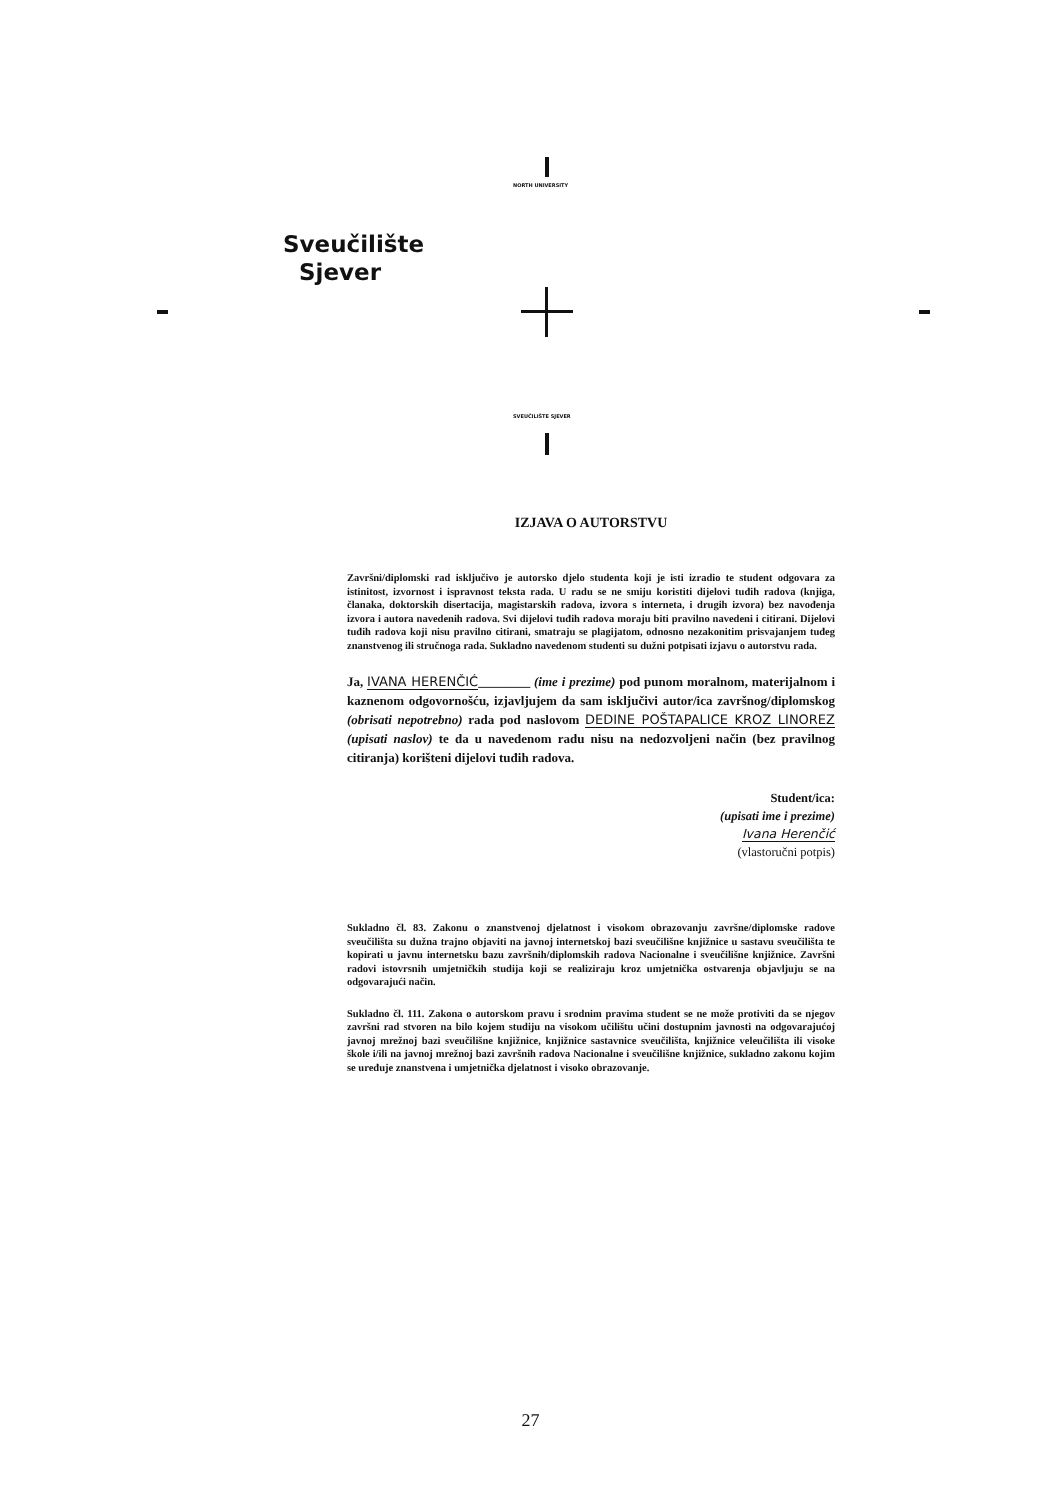NORTH UNIVERSITY
Sveučilište
Sjever
SVEUČILIŠTE SJEVER
IZJAVA O AUTORSTVU
Završni/diplomski rad isključivo je autorsko djelo studenta koji je isti izradio te student odgovara za istinitost, izvornost i ispravnost teksta rada. U radu se ne smiju koristiti dijelovi tuđih radova (knjiga, članaka, doktorskih disertacija, magistarskih radova, izvora s interneta, i drugih izvora) bez navođenja izvora i autora navedenih radova. Svi dijelovi tuđih radova moraju biti pravilno navedeni i citirani. Dijelovi tuđih radova koji nisu pravilno citirani, smatraju se plagijatom, odnosno nezakonitim prisvajanjem tuđeg znanstvenog ili stručnoga rada. Sukladno navedenom studenti su dužni potpisati izjavu o autorstvu rada.
Ja, IVANA HERENČIĆ________ (ime i prezime) pod punom moralnom, materijalnom i kaznenom odgovornošću, izjavljujem da sam isključivi autor/ica završnog/diplomskog (obrisati nepotrebno) rada pod naslovom DEDINE POŠTAPALICE KROZ LINOREZ (upisati naslov) te da u navedenom radu nisu na nedozvoljeni način (bez pravilnog citiranja) korišteni dijelovi tuđih radova.
Student/ica:
(upisati ime i prezime)
Ivana Herenčić
(vlastoručni potpis)
Sukladno čl. 83. Zakonu o znanstvenoj djelatnost i visokom obrazovanju završne/diplomske radove sveučilišta su dužna trajno objaviti na javnoj internetskoj bazi sveučilišne knjižnice u sastavu sveučilišta te kopirati u javnu internetsku bazu završnih/diplomskih radova Nacionalne i sveučilišne knjižnice. Završni radovi istovrsnih umjetničkih studija koji se realiziraju kroz umjetnička ostvarenja objavljuju se na odgovarajući način.
Sukladno čl. 111. Zakona o autorskom pravu i srodnim pravima student se ne može protiviti da se njegov završni rad stvoren na bilo kojem studiju na visokom učilištu učini dostupnim javnosti na odgovarajućoj javnoj mrežnoj bazi sveučilišne knjižnice, knjižnice sastavnice sveučilišta, knjižnice veleučilišta ili visoke škole i/ili na javnoj mrežnoj bazi završnih radova Nacionalne i sveučilišne knjižnice, sukladno zakonu kojim se uređuje znanstvena i umjetnička djelatnost i visoko obrazovanje.
27